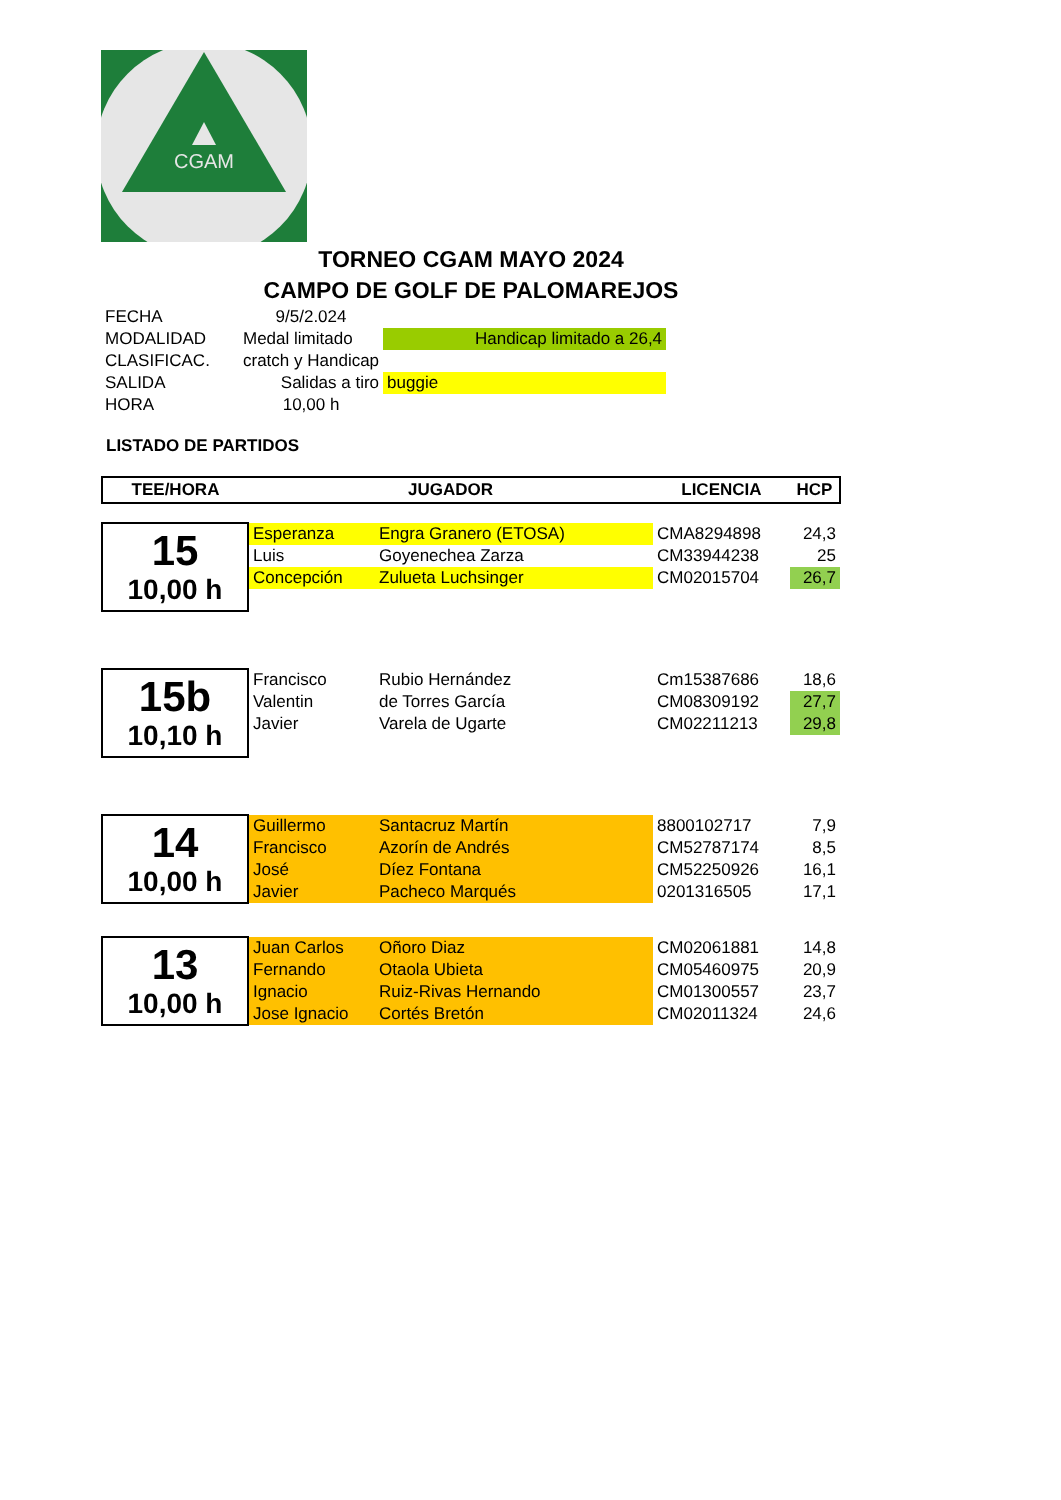CGAM
TORNEO CGAM MAYO 2024
CAMPO DE GOLF DE PALOMAREJOS
| FECHA | 9/5/2.024 | |
| MODALIDAD | Medal limitado | Handicap limitado a 26,4 |
| CLASIFICAC. | cratch y Handicap | |
| SALIDA | Salidas a tiro | buggie |
| HORA | 10,00 h | |
LISTADO DE PARTIDOS
| TEE/HORA | JUGADOR | | LICENCIA | HCP |
| --- | --- | --- | --- | --- |
| 15 10,00 h | Esperanza | Engra Granero (ETOSA) | CMA8294898 | 24,3 |
| | Luis | Goyenechea Zarza | CM33944238 | 25 |
| | Concepción | Zulueta Luchsinger | CM02015704 | 26,7 |
| 15b 10,10 h | Francisco | Rubio Hernández | Cm15387686 | 18,6 |
| | Valentin | de Torres García | CM08309192 | 27,7 |
| | Javier | Varela de Ugarte | CM02211213 | 29,8 |
| 14 10,00 h | Guillermo | Santacruz Martín | 8800102717 | 7,9 |
| | Francisco | Azorín de Andrés | CM52787174 | 8,5 |
| | José | Díez Fontana | CM52250926 | 16,1 |
| | Javier | Pacheco Marqués | 0201316505 | 17,1 |
| 13 10,00 h | Juan Carlos | Oñoro Diaz | CM02061881 | 14,8 |
| | Fernando | Otaola Ubieta | CM05460975 | 20,9 |
| | Ignacio | Ruiz-Rivas Hernando | CM01300557 | 23,7 |
| | Jose Ignacio | Cortés Bretón | CM02011324 | 24,6 |